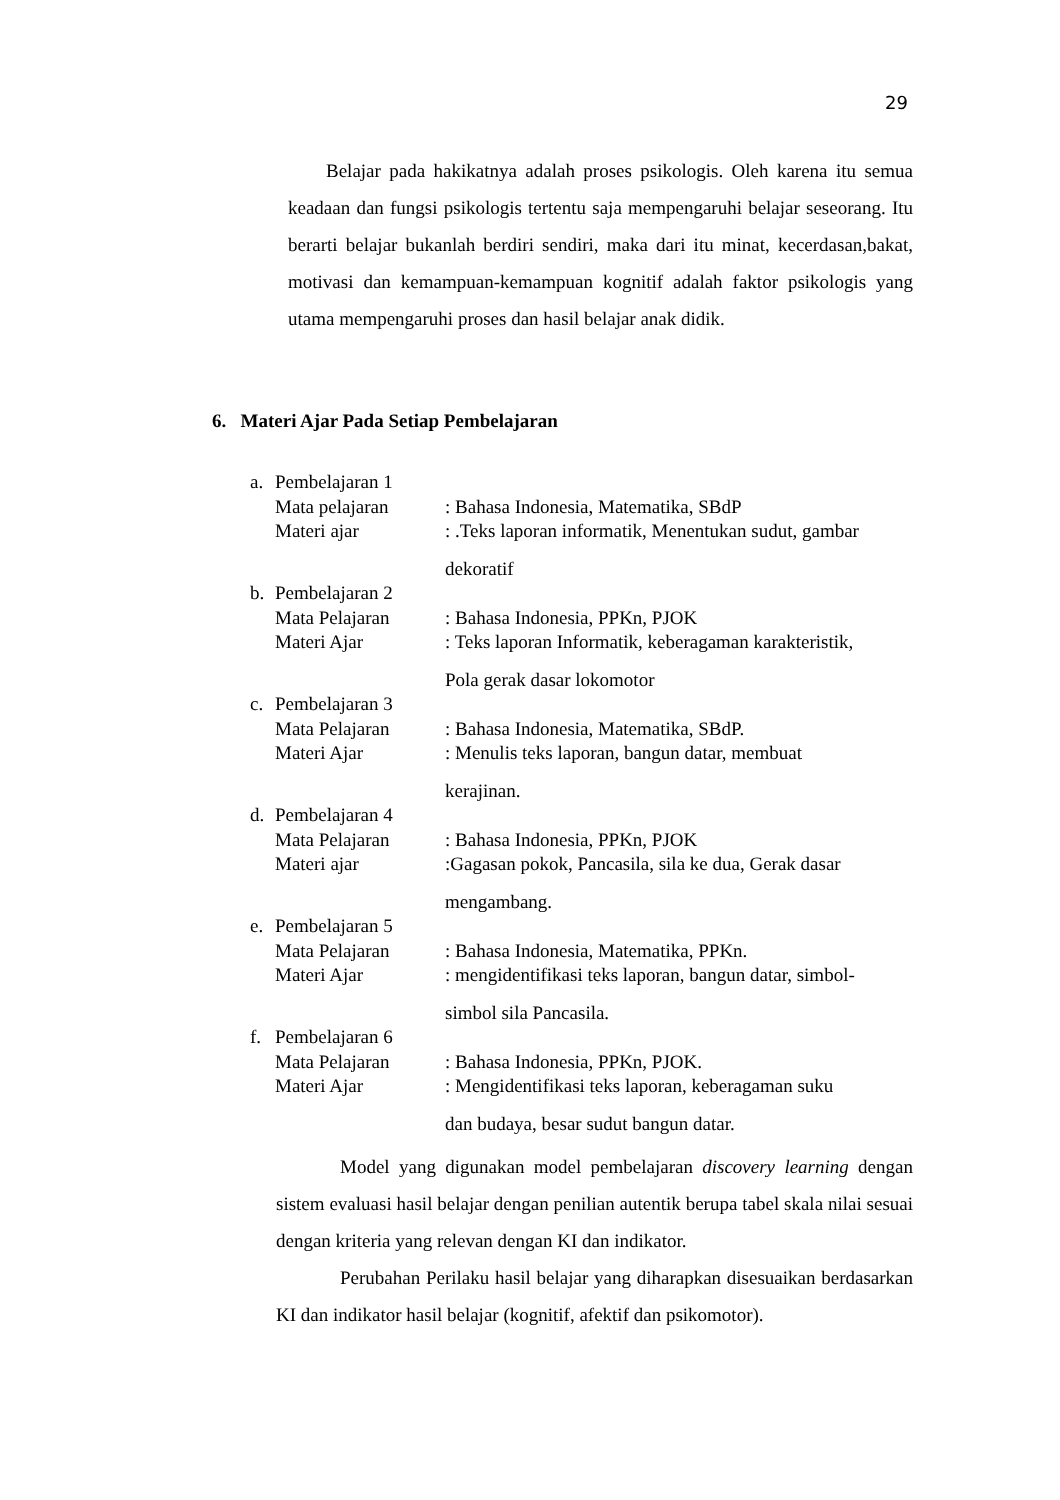29
Belajar pada hakikatnya adalah proses psikologis. Oleh karena itu semua keadaan dan fungsi psikologis tertentu saja mempengaruhi belajar seseorang. Itu berarti belajar bukanlah berdiri sendiri, maka dari itu minat, kecerdasan,bakat, motivasi dan kemampuan-kemampuan kognitif adalah faktor psikologis yang utama mempengaruhi proses dan hasil belajar anak didik.
6. Materi Ajar Pada Setiap Pembelajaran
a. Pembelajaran 1
Mata pelajaran: Bahasa Indonesia, Matematika, SBdP
Materi ajar: .Teks laporan informatik, Menentukan sudut, gambar
dekoratif
b. Pembelajaran 2
Mata Pelajaran: Bahasa Indonesia, PPKn, PJOK
Materi Ajar: Teks laporan Informatik, keberagaman karakteristik,
Pola gerak dasar lokomotor
c. Pembelajaran 3
Mata Pelajaran: Bahasa Indonesia, Matematika, SBdP.
Materi Ajar: Menulis teks laporan, bangun datar, membuat
kerajinan.
d. Pembelajaran 4
Mata Pelajaran: Bahasa Indonesia, PPKn, PJOK
Materi ajar:Gagasan pokok, Pancasila, sila ke dua, Gerak dasar
mengambang.
e. Pembelajaran 5
Mata Pelajaran: Bahasa Indonesia, Matematika, PPKn.
Materi Ajar: mengidentifikasi teks laporan, bangun datar, simbol-
simbol sila Pancasila.
f. Pembelajaran 6
Mata Pelajaran: Bahasa Indonesia, PPKn, PJOK.
Materi Ajar: Mengidentifikasi teks laporan, keberagaman suku
dan budaya, besar sudut bangun datar.
Model yang digunakan model pembelajaran discovery learning dengan sistem evaluasi hasil belajar dengan penilian autentik berupa tabel skala nilai sesuai dengan kriteria yang relevan dengan KI dan indikator.
Perubahan Perilaku hasil belajar yang diharapkan disesuaikan berdasarkan KI dan indikator hasil belajar (kognitif, afektif dan psikomotor).